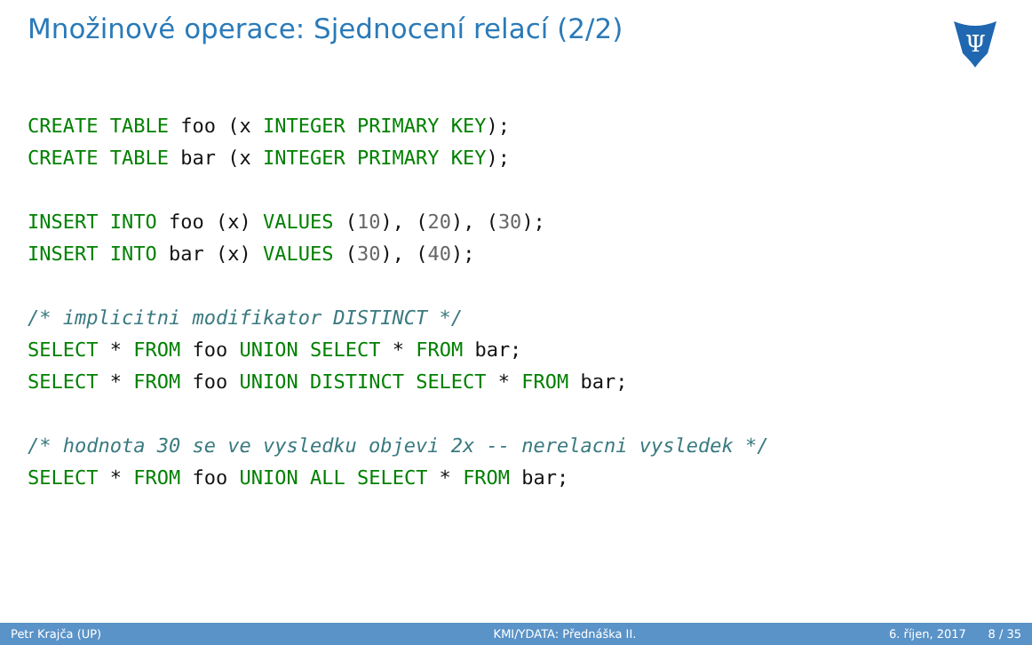Množinové operace: Sjednocení relací (2/2)
Ψ
CREATE TABLE foo (x INTEGER PRIMARY KEY);
CREATE TABLE bar (x INTEGER PRIMARY KEY);

INSERT INTO foo (x) VALUES (10), (20), (30);
INSERT INTO bar (x) VALUES (30), (40);

/* implicitni modifikator DISTINCT */
SELECT * FROM foo UNION SELECT * FROM bar;
SELECT * FROM foo UNION DISTINCT SELECT * FROM bar;

/* hodnota 30 se ve vysledku objevi 2x -- nerelacni vysledek */
SELECT * FROM foo UNION ALL SELECT * FROM bar;
Petr Krajča (UP) KMI/YDATA: Přednáška II. 6. říjen, 2017 8 / 35